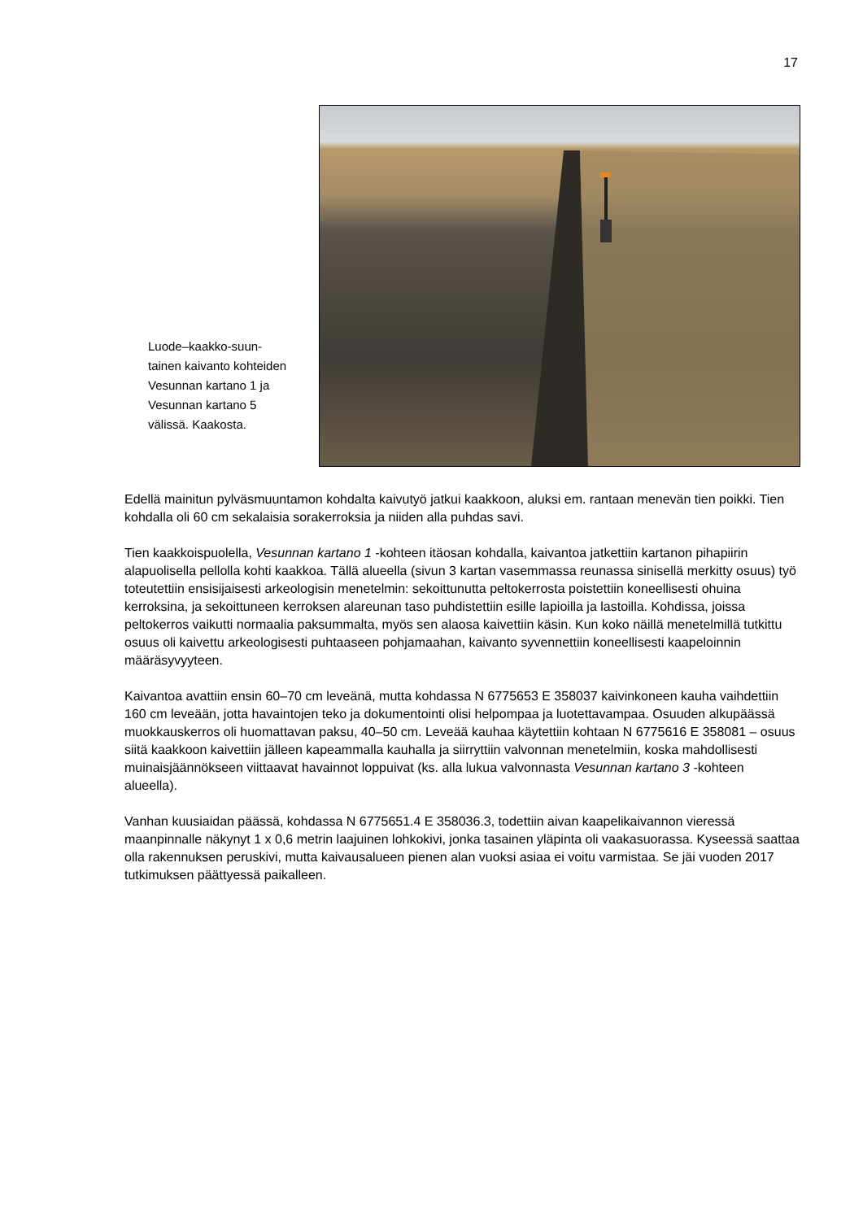17
Luode–kaakko-suun­tainen kaivanto koh­teiden Vesunnan kar­tano 1 ja Vesunnan kartano 5 välissä. Kaakosta.
Edellä mainitun pylväsmuuntamon kohdalta kaivutyö jatkui kaakkoon, aluksi em. rantaan mene­vän tien poikki. Tien kohdalla oli 60 cm sekalaisia sorakerroksia ja niiden alla puhdas savi.
Tien kaakkoispuolella, Vesunnan kartano 1 -kohteen itäosan kohdalla, kaivantoa jatkettiin kar­tanon pihapiirin alapuolisella pellolla kohti kaakkoa. Tällä alueella (sivun 3 kartan vasemmassa reunassa sinisellä merkitty osuus) työ toteutettiin ensisijaisesti arkeologisin menetelmin: sekoit­tunutta peltokerrosta poistettiin koneellisesti ohuina kerroksina, ja sekoittuneen kerroksen ala­reunan taso puhdistettiin esille lapioilla ja lastoilla. Kohdissa, joissa peltokerros vaikutti normaa­lia paksummalta, myös sen alaosa kaivettiin käsin. Kun koko näillä menetelmillä tutkittu osuus oli kaivettu arkeologisesti puhtaaseen pohjamaahan, kaivanto syvennettiin koneellisesti kaape­loinnin määräsyvyyteen.
Kaivantoa avattiin ensin 60–70 cm leveänä, mutta kohdassa N 6775653 E 358037 kaivinko­neen kauha vaihdettiin 160 cm leveään, jotta havaintojen teko ja dokumentointi olisi helpompaa ja luotettavampaa. Osuuden alkupäässä muokkauskerros oli huomattavan paksu, 40–50 cm. Leveää kauhaa käytettiin kohtaan N 6775616 E 358081 – osuus siitä kaakkoon kaivettiin jäl­leen kapeammalla kauhalla ja siirryttiin valvonnan menetelmiin, koska mahdollisesti muinais­jäännökseen viittaavat havainnot loppuivat (ks. alla lukua valvonnasta Vesunnan kartano 3 -kohteen alueella).
Vanhan kuusiaidan päässä, kohdassa N 6775651.4 E 358036.3, todettiin aivan kaapelikaivan­non vieressä maanpinnalle näkynyt 1 x 0,6 metrin laajuinen lohkokivi, jonka tasainen yläpinta oli vaakasuorassa. Kyseessä saattaa olla rakennuksen peruskivi, mutta kaivausalueen pienen alan vuoksi asiaa ei voitu varmistaa. Se jäi vuoden 2017 tutkimuksen päättyessä paikalleen.